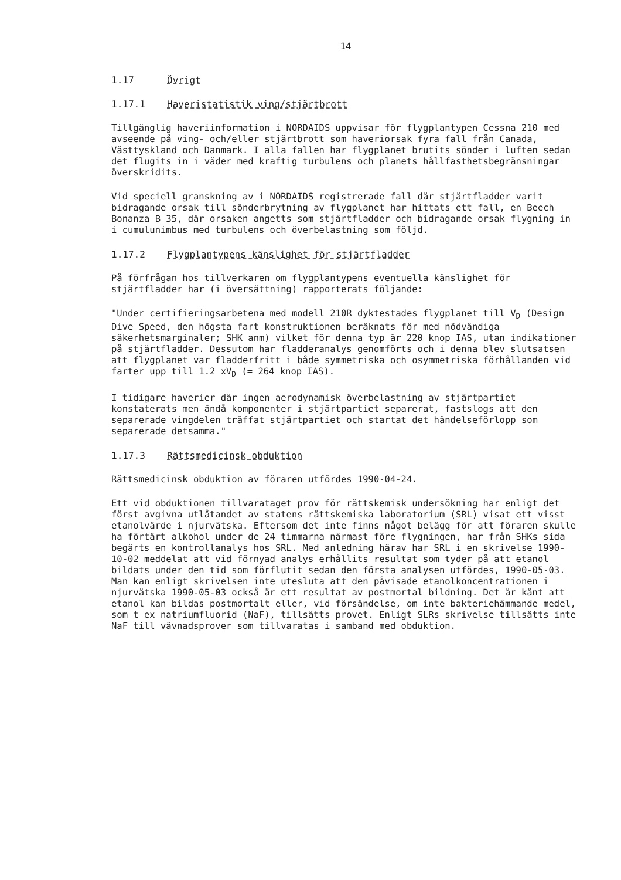14
1.17 Övrigt
1.17.1 Haveristatistik ving/stjärtbrott
Tillgänglig haveriinformation i NORDAIDS uppvisar för flygplantypen Cessna 210 med avseende på ving- och/eller stjärtbrott som haveriorsak fyra fall från Canada, Västtyskland och Danmark. I alla fallen har flygplanet brutits sönder i luften sedan det flugits in i väder med kraftig turbulens och planets hållfasthetsbegränsningar överskridits.
Vid speciell granskning av i NORDAIDS registrerade fall där stjärtfladder varit bidragande orsak till sönderbrytning av flygplanet har hittats ett fall, en Beech Bonanza B 35, där orsaken angetts som stjärtfladder och bidragande orsak flygning in i cumulunimbus med turbulens och överbelastning som följd.
1.17.2 Flygplantypens känslighet för stjärtfladder
På förfrågan hos tillverkaren om flygplantypens eventuella känslighet för stjärtfladder har (i översättning) rapporterats följande:
"Under certifieringsarbetena med modell 210R dyktestades flygplanet till V<sub>D</sub> (Design Dive Speed, den högsta fart konstruktionen beräknats för med nödvändiga säkerhetsmarginaler; SHK anm) vilket för denna typ är 220 knop IAS, utan indikationer på stjärtfladder. Dessutom har fladderanalys genomförts och i denna blev slutsatsen att flygplanet var fladderfritt i både symmetriska och osymmetriska förhållanden vid farter upp till 1.2 xV<sub>D</sub> (= 264 knop IAS).
I tidigare haverier där ingen aerodynamisk överbelastning av stjärtpartiet konstaterats men ändå komponenter i stjärtpartiet separerat, fastslogs att den separerade vingdelen träffat stjärtpartiet och startat det händelseförlopp som separerade detsamma."
1.17.3 Rättsmedicinsk obduktion
Rättsmedicinsk obduktion av föraren utfördes 1990-04-24.
Ett vid obduktionen tillvarataget prov för rättskemisk undersökning har enligt det först avgivna utlåtandet av statens rättskemiska laboratorium (SRL) visat ett visst etanolvärde i njurvätska. Eftersom det inte finns något belägg för att föraren skulle ha förtärt alkohol under de 24 timmarna närmast före flygningen, har från SHKs sida begärts en kontrollanalys hos SRL. Med anledning härav har SRL i en skrivelse 1990-10-02 meddelat att vid förnyad analys erhållits resultat som tyder på att etanol bildats under den tid som förflutit sedan den första analysen utfördes, 1990-05-03. Man kan enligt skrivelsen inte utesluta att den påvisade etanolkoncentrationen i njurvätska 1990-05-03 också är ett resultat av postmortal bildning. Det är känt att etanol kan bildas postmortalt eller, vid försändelse, om inte bakteriehämmande medel, som t ex natriumfluorid (NaF), tillsätts provet. Enligt SLRs skrivelse tillsätts inte NaF till vävnadsprover som tillvaratas i samband med obduktion.